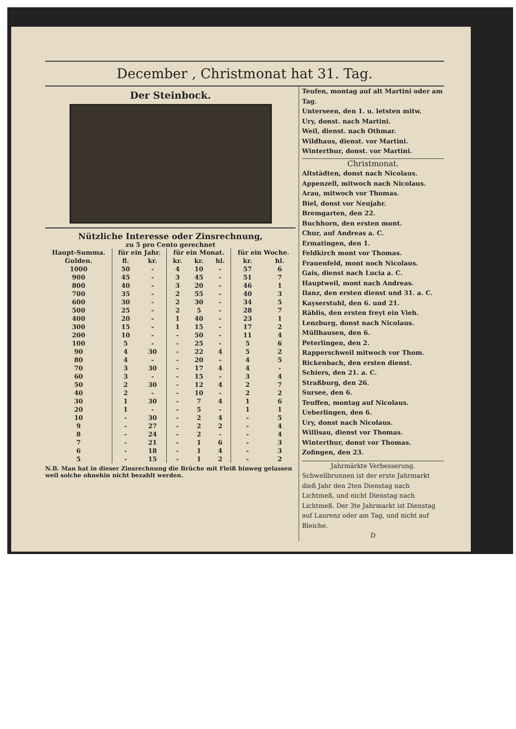December , Christmonat hat 31. Tag.
Der Steinbock.
Nützliche Interesse oder Zinsrechnung,
zu 5 pro Cento gerechnet
| Haupt-Summa. | für ein Jahr. | | für ein Monat. | | | für ein Woche. | |
| --- | --- | --- | --- | --- | --- | --- | --- |
| Gulden. | fl. | kr. | kr. | kr. | hl. | kr. | hl. |
| 1000 | 50 | - | 4 | 10 | - | 57 | 6 |
| 900 | 45 | - | 3 | 45 | - | 51 | 7 |
| 800 | 40 | - | 3 | 20 | - | 46 | 1 |
| 700 | 35 | - | 2 | 55 | - | 40 | 3 |
| 600 | 30 | - | 2 | 30 | - | 34 | 5 |
| 500 | 25 | - | 2 | 5 | - | 28 | 7 |
| 400 | 20 | - | 1 | 40 | - | 23 | 1 |
| 300 | 15 | - | 1 | 15 | - | 17 | 2 |
| 200 | 10 | - | - | 50 | - | 11 | 4 |
| 100 | 5 | - | - | 25 | - | 5 | 6 |
| 90 | 4 | 30 | - | 22 | 4 | 5 | 2 |
| 80 | 4 | - | - | 20 | - | 4 | 5 |
| 70 | 3 | 30 | - | 17 | 4 | 4 | - |
| 60 | 3 | - | - | 15 | - | 3 | 4 |
| 50 | 2 | 30 | - | 12 | 4 | 2 | 7 |
| 40 | 2 | - | - | 10 | - | 2 | 2 |
| 30 | 1 | 30 | - | 7 | 4 | 1 | 6 |
| 20 | 1 | - | - | 5 | - | 1 | 1 |
| 10 | - | 30 | - | 2 | 4 | - | 5 |
| 9 | - | 27 | - | 2 | 2 | - | 4 |
| 8 | - | 24 | - | 2 | - | - | 4 |
| 7 | - | 21 | - | 1 | 6 | - | 3 |
| 6 | - | 18 | - | 1 | 4 | - | 3 |
| 5 | - | 15 | - | 1 | 2 | - | 2 |
N.B. Man hat in dieser Zinsrechnung die Brüche mit Fleiß hinweg gelassen weil solche ohnehin nicht bezahlt werden.
Teufen, montag auf alt Martini oder am Tag.
Unterseen, den 1. u. letsten mitw.
Ury, donst. nach Martini.
Weil, dienst. nach Othmar.
Wildhaus, dienst. vor Martini.
Winterthur, donst. vor Martini.
Christmonat.
Altstädten, donst nach Nicolaus.
Appenzell, mitwoch nach Nicolaus.
Arau, mitwoch vor Thomas.
Biel, donst vor Neujahr.
Bremgarten, den 22.
Buchhorn, den ersten mont.
Chur, auf Andreas a. C.
Ermatingen, den 1.
Feldkirch mont vor Thomas.
Frauenfeld, mont noch Nicolaus.
Gais, dienst nach Lucia a. C.
Hauptweil, mont nach Andreas.
Ilanz, den ersten dienst und 31. a. C.
Kayserstuhl, den 6. und 21.
Räblis, den ersten freyt ein Vieh.
Lenzburg, donst nach Nicolaus.
Müllhausen, den 6.
Peterlingen, den 2.
Rapperschweil mitwoch vor Thom.
Rickenbach, den ersten dienst.
Schiers, den 21. a. C.
Straßburg, den 26.
Sursee, den 6.
Teuffen, montag auf Nicolaus.
Ueberlingen, den 6.
Ury, donst nach Nicolaus.
Willisau, dienst vor Thomas.
Winterthur, donst vor Thomas.
Zofingen, den 23.
Jahrmärkte Verbesserung.
Schwellbrunnen ist der erste Jahrmarkt dieß Jahr den 2ten Dienstag nach Lichtmeß, und nicht Dienstag nach Lichtmeß. Der 3te Jahrmarkt ist Dienstag auf Laurenz oder am Tag, und nicht auf Bleiche.
D